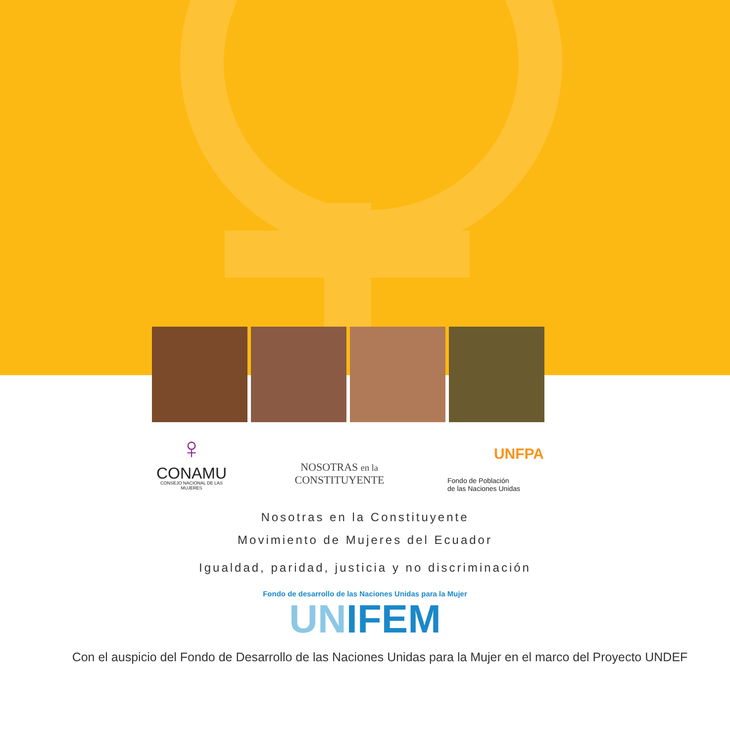♀
CONAMU
CONSEJO NACIONAL DE LAS MUJERES
NOSOTRAS en la
CONSTITUYENTE
UNFPA
Fondo de Población
de las Naciones Unidas
Nosotras en la Constituyente
Movimiento de Mujeres del Ecuador
Igualdad, paridad, justicia y no discriminación
Fondo de desarrollo de las Naciones Unidas para la Mujer
UNIFEM
Con el auspicio del Fondo de Desarrollo de las Naciones Unidas para la Mujer en el marco del Proyecto UNDEF